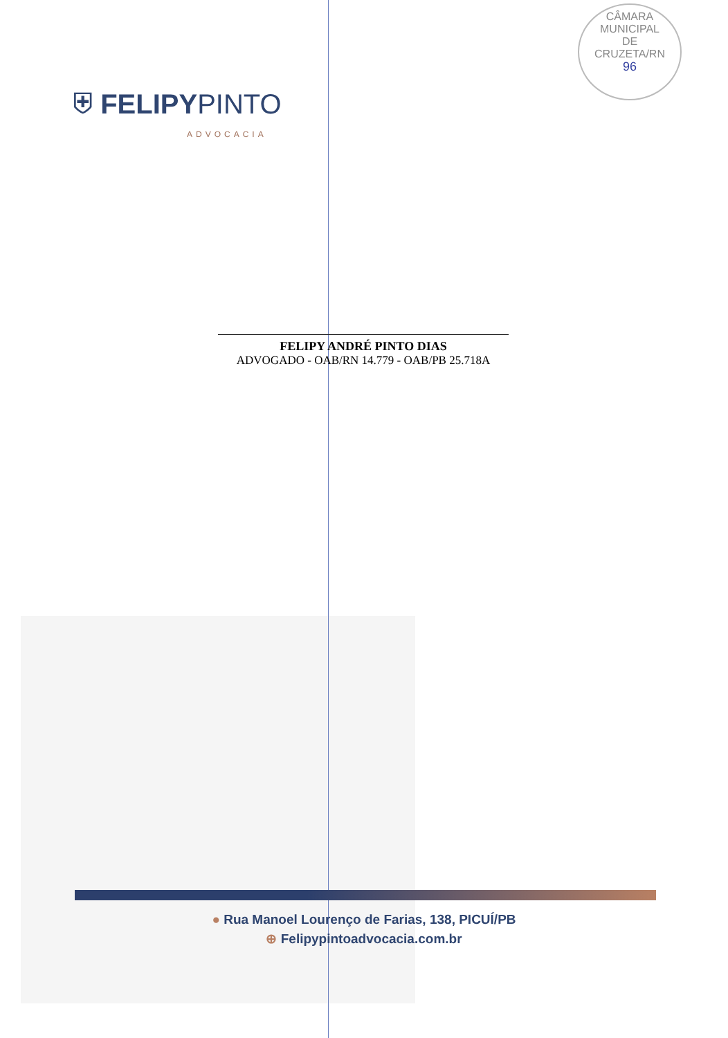⛨ FELIPYPINTO
ADVOCACIA
CÂMARA
MUNICIPAL
DE
CRUZETA/RN
96
FELIPY ANDRÉ PINTO DIAS
ADVOGADO - OAB/RN 14.779 - OAB/PB 25.718A
● Rua Manoel Lourenço de Farias, 138, PICUÍ/PB
⊕ Felipypintoadvocacia.com.br